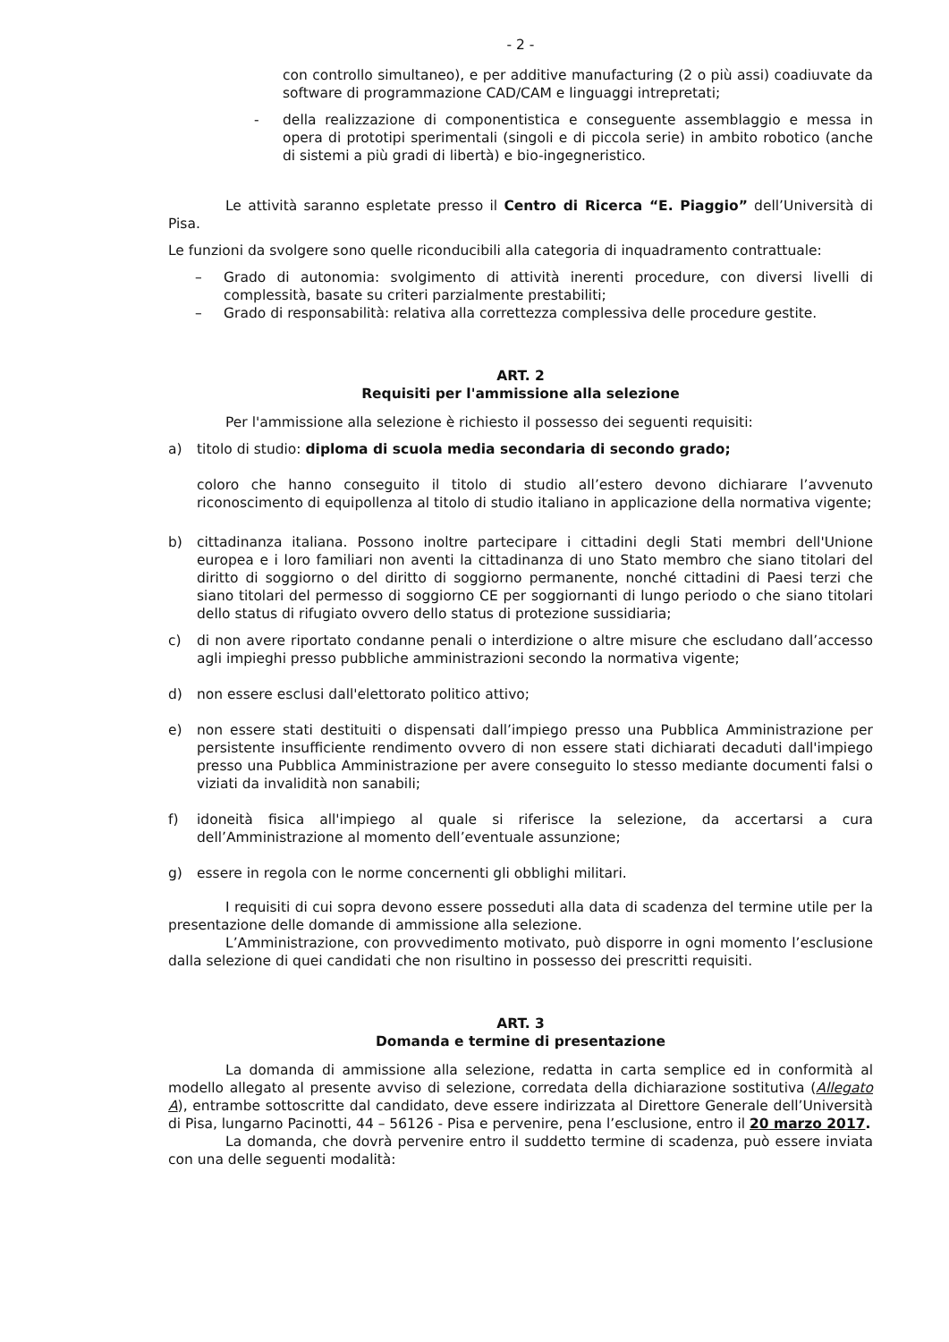- 2 -
con controllo simultaneo), e per additive manufacturing (2 o più assi) coadiuvate da software di programmazione CAD/CAM e linguaggi intrepretati;
- della realizzazione di componentistica e conseguente assemblaggio e messa in opera di prototipi sperimentali (singoli e di piccola serie) in ambito robotico (anche di sistemi a più gradi di libertà) e bio-ingegneristico.
Le attività saranno espletate presso il Centro di Ricerca “E. Piaggio” dell’Università di Pisa.
Le funzioni da svolgere sono quelle riconducibili alla categoria di inquadramento contrattuale:
– Grado di autonomia: svolgimento di attività inerenti procedure, con diversi livelli di complessità, basate su criteri parzialmente prestabiliti;
– Grado di responsabilità: relativa alla correttezza complessiva delle procedure gestite.
ART. 2
Requisiti per l'ammissione alla selezione
Per l'ammissione alla selezione è richiesto il possesso dei seguenti requisiti:
a) titolo di studio: diploma di scuola media secondaria di secondo grado;
coloro che hanno conseguito il titolo di studio all’estero devono dichiarare l’avvenuto riconoscimento di equipollenza al titolo di studio italiano in applicazione della normativa vigente;
b) cittadinanza italiana. Possono inoltre partecipare i cittadini degli Stati membri dell'Unione europea e i loro familiari non aventi la cittadinanza di uno Stato membro che siano titolari del diritto di soggiorno o del diritto di soggiorno permanente, nonché cittadini di Paesi terzi che siano titolari del permesso di soggiorno CE per soggiornanti di lungo periodo o che siano titolari dello status di rifugiato ovvero dello status di protezione sussidiaria;
c) di non avere riportato condanne penali o interdizione o altre misure che escludano dall’accesso agli impieghi presso pubbliche amministrazioni secondo la normativa vigente;
d) non essere esclusi dall'elettorato politico attivo;
e) non essere stati destituiti o dispensati dall’impiego presso una Pubblica Amministrazione per persistente insufficiente rendimento ovvero di non essere stati dichiarati decaduti dall'impiego presso una Pubblica Amministrazione per avere conseguito lo stesso mediante documenti falsi o viziati da invalidità non sanabili;
f) idoneità fisica all'impiego al quale si riferisce la selezione, da accertarsi a cura dell’Amministrazione al momento dell’eventuale assunzione;
g) essere in regola con le norme concernenti gli obblighi militari.
I requisiti di cui sopra devono essere posseduti alla data di scadenza del termine utile per la presentazione delle domande di ammissione alla selezione.
L’Amministrazione, con provvedimento motivato, può disporre in ogni momento l’esclusione dalla selezione di quei candidati che non risultino in possesso dei prescritti requisiti.
ART. 3
Domanda e termine di presentazione
La domanda di ammissione alla selezione, redatta in carta semplice ed in conformità al modello allegato al presente avviso di selezione, corredata della dichiarazione sostitutiva (Allegato A), entrambe sottoscritte dal candidato, deve essere indirizzata al Direttore Generale dell’Università di Pisa, lungarno Pacinotti, 44 – 56126 - Pisa e pervenire, pena l’esclusione, entro il 20 marzo 2017.
La domanda, che dovrà pervenire entro il suddetto termine di scadenza, può essere inviata con una delle seguenti modalità: